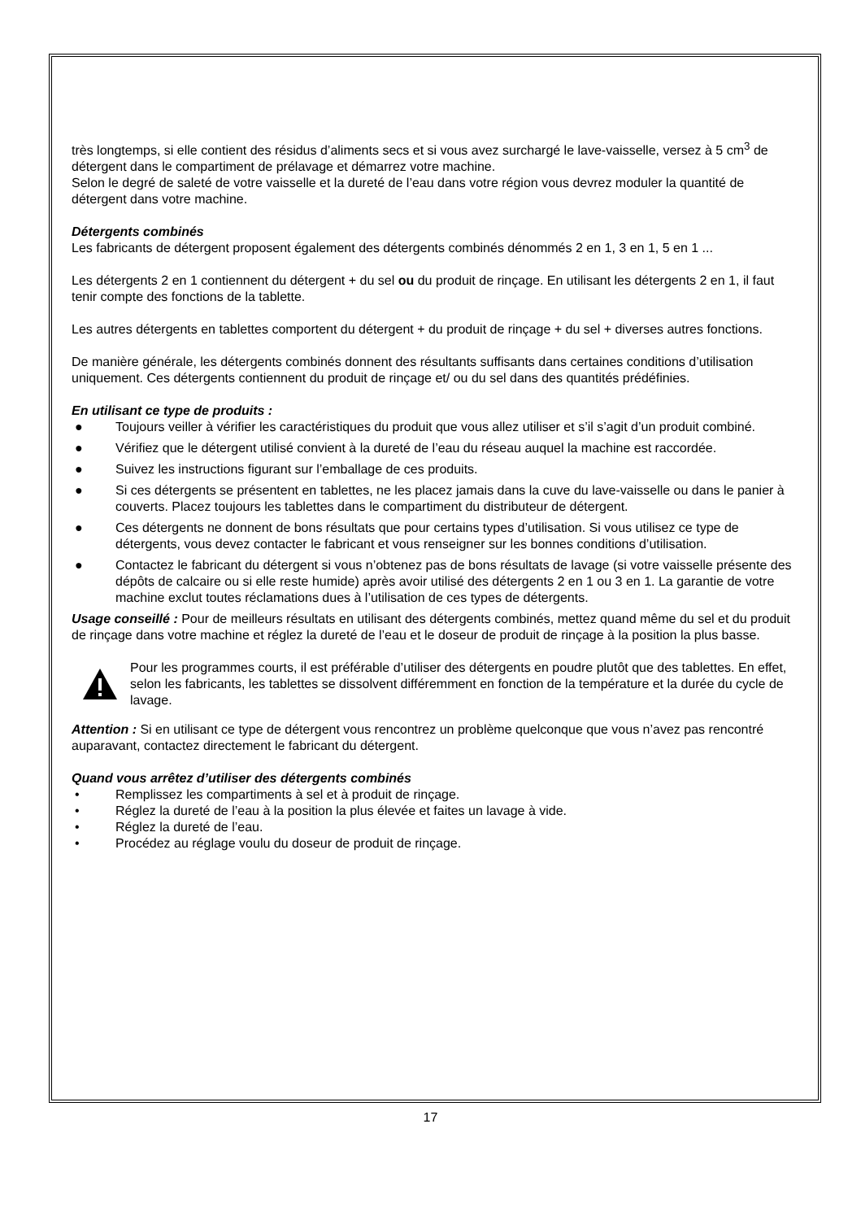très longtemps, si elle contient des résidus d’aliments secs et si vous avez surchargé le lave-vaisselle, versez à 5 cm<sup>3</sup> de détergent dans le compartiment de prélavage et démarrez votre machine.
Selon le degré de saleté de votre vaisselle et la dureté de l’eau dans votre région vous devrez moduler la quantité de détergent dans votre machine.
Détergents combinés
Les fabricants de détergent proposent également des détergents combinés dénommés 2 en 1, 3 en 1, 5 en 1 ...
Les détergents 2 en 1 contiennent du détergent + du sel ou du produit de rinçage. En utilisant les détergents 2 en 1, il faut tenir compte des fonctions de la tablette.
Les autres détergents en tablettes comportent du détergent + du produit de rinçage + du sel + diverses autres fonctions.
De manière générale, les détergents combinés donnent des résultants suffisants dans certaines conditions d’utilisation uniquement. Ces détergents contiennent du produit de rinçage et/ ou du sel dans des quantités prédéfinies.
En utilisant ce type de produits :
● Toujours veiller à vérifier les caractéristiques du produit que vous allez utiliser et s’il s’agit d’un produit combiné.
● Vérifiez que le détergent utilisé convient à la dureté de l’eau du réseau auquel la machine est raccordée.
● Suivez les instructions figurant sur l’emballage de ces produits.
● Si ces détergents se présentent en tablettes, ne les placez jamais dans la cuve du lave-vaisselle ou dans le panier à couverts. Placez toujours les tablettes dans le compartiment du distributeur de détergent.
● Ces détergents ne donnent de bons résultats que pour certains types d’utilisation. Si vous utilisez ce type de détergents, vous devez contacter le fabricant et vous renseigner sur les bonnes conditions d’utilisation.
● Contactez le fabricant du détergent si vous n’obtenez pas de bons résultats de lavage (si votre vaisselle présente des dépôts de calcaire ou si elle reste humide) après avoir utilisé des détergents 2 en 1 ou 3 en 1. La garantie de votre machine exclut toutes réclamations dues à l’utilisation de ces types de détergents.
Usage conseillé : Pour de meilleurs résultats en utilisant des détergents combinés, mettez quand même du sel et du produit de rinçage dans votre machine et réglez la dureté de l’eau et le doseur de produit de rinçage à la position la plus basse.
Pour les programmes courts, il est préférable d’utiliser des détergents en poudre plutôt que des tablettes. En effet, selon les fabricants, les tablettes se dissolvent différemment en fonction de la température et la durée du cycle de lavage.
Attention : Si en utilisant ce type de détergent vous rencontrez un problème quelconque que vous n’avez pas rencontré auparavant, contactez directement le fabricant du détergent.
Quand vous arrêtez d’utiliser des détergents combinés
• Remplissez les compartiments à sel et à produit de rinçage.
• Réglez la dureté de l’eau à la position la plus élevée et faites un lavage à vide.
• Réglez la dureté de l’eau.
• Procédez au réglage voulu du doseur de produit de rinçage.
17